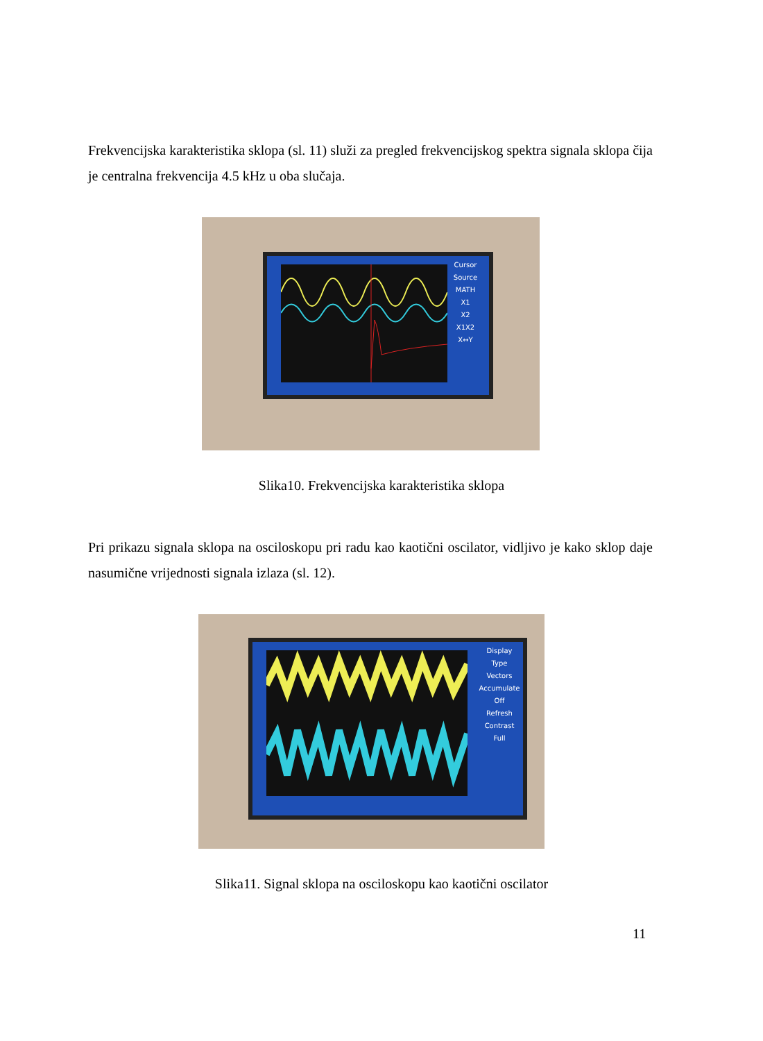Frekvencijska karakteristika sklopa (sl. 11) služi za pregled frekvencijskog spektra signala sklopa čija je centralna frekvencija 4.5 kHz u oba slučaja.
Cursor
Source
MATH
X1
X2
X1X2
X↔Y
Slika10. Frekvencijska karakteristika sklopa
Pri prikazu signala sklopa na osciloskopu pri radu kao kaotični oscilator, vidljivo je kako sklop daje nasumične vrijednosti signala izlaza (sl. 12).
Display
Type
Vectors
Accumulate
Off
Refresh
Contrast
Full
Slika11. Signal sklopa na osciloskopu kao kaotični oscilator
11